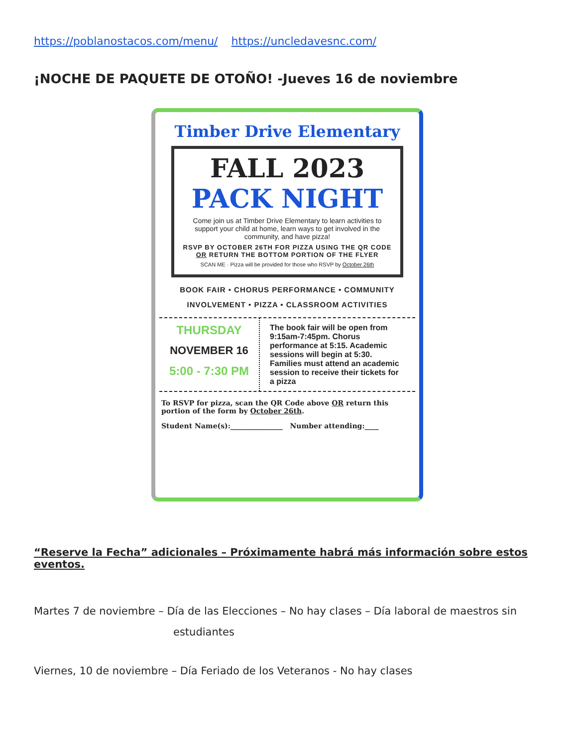https://poblanostacos.com/menu/ https://uncledavesnc.com/
¡NOCHE DE PAQUETE DE OTOÑO! -Jueves 16 de noviembre
Timber Drive Elementary
FALL 2023
PACK NIGHT
Come join us at Timber Drive Elementary to learn activities to support your child at home, learn ways to get involved in the community, and have pizza!
RSVP BY OCTOBER 26TH FOR PIZZA USING THE QR CODE OR RETURN THE BOTTOM PORTION OF THE FLYER
SCAN ME · Pizza will be provided for those who RSVP by October 26th
BOOK FAIR • CHORUS PERFORMANCE • COMMUNITY INVOLVEMENT • PIZZA • CLASSROOM ACTIVITIES
THURSDAY
NOVEMBER 16
5:00 - 7:30 PM
The book fair will be open from 9:15am-7:45pm. Chorus performance at 5:15. Academic sessions will begin at 5:30. Families must attend an academic session to receive their tickets for a pizza
To RSVP for pizza, scan the QR Code above OR return this portion of the form by October 26th.
Student Name(s):_______________ Number attending:____
“Reserve la Fecha” adicionales – Próximamente habrá más información sobre estos eventos.
Martes 7 de noviembre – Día de las Elecciones – No hay clases – Día laboral de maestros sin
estudiantes
Viernes, 10 de noviembre – Día Feriado de los Veteranos - No hay clases